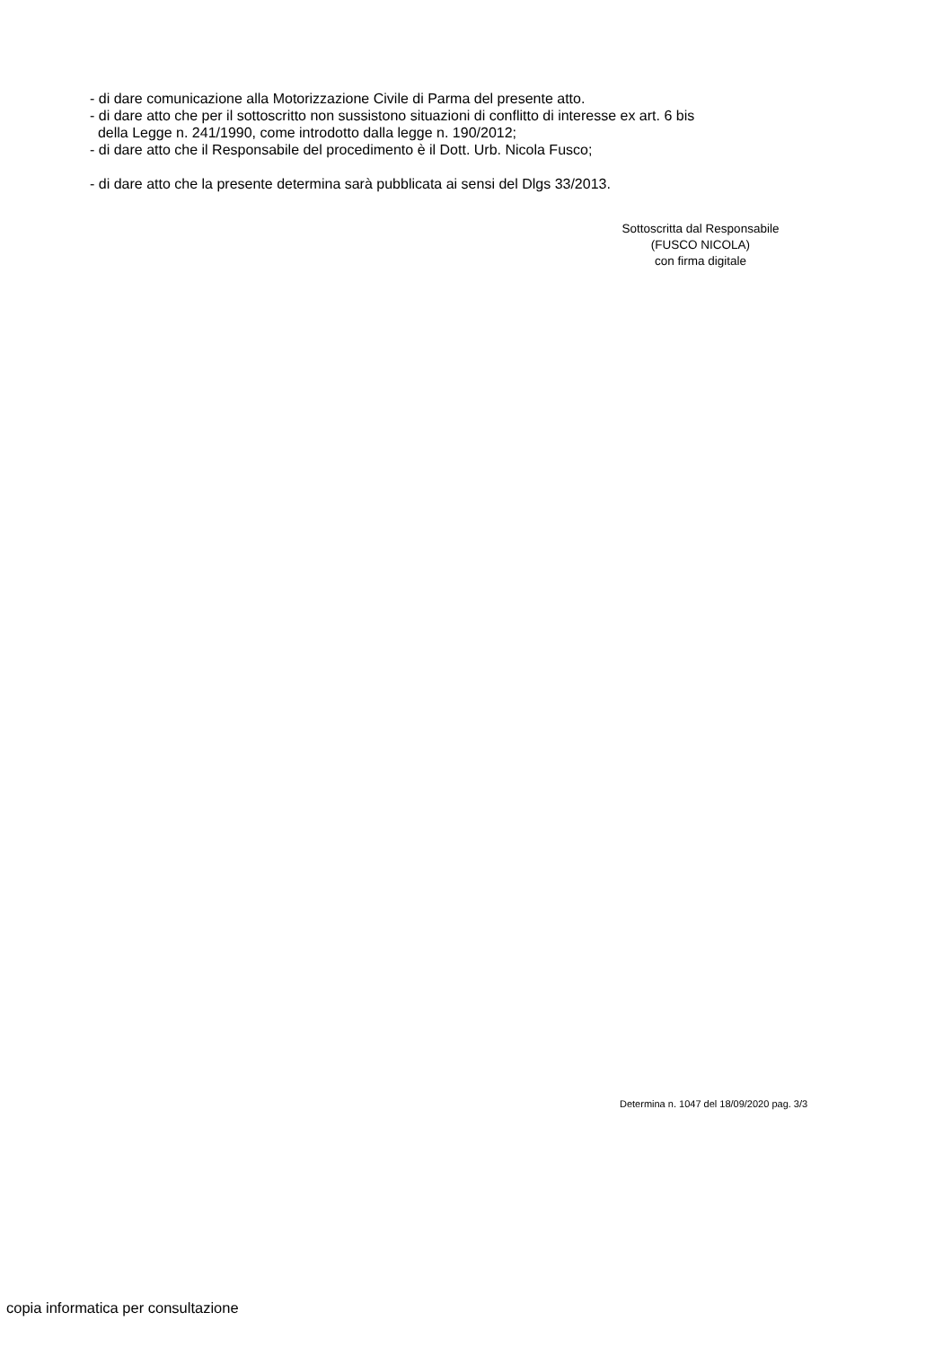- di dare comunicazione alla Motorizzazione Civile di Parma del presente atto.
- di dare atto che per il sottoscritto non sussistono situazioni di conflitto di interesse ex art. 6 bis
della Legge n. 241/1990, come introdotto dalla legge n. 190/2012;
- di dare atto che il Responsabile del procedimento è il Dott. Urb. Nicola Fusco;
- di dare atto che la presente determina sarà pubblicata ai sensi del Dlgs 33/2013.
Sottoscritta dal Responsabile
(FUSCO NICOLA)
con firma digitale
Determina n. 1047 del 18/09/2020 pag. 3/3
copia informatica per consultazione